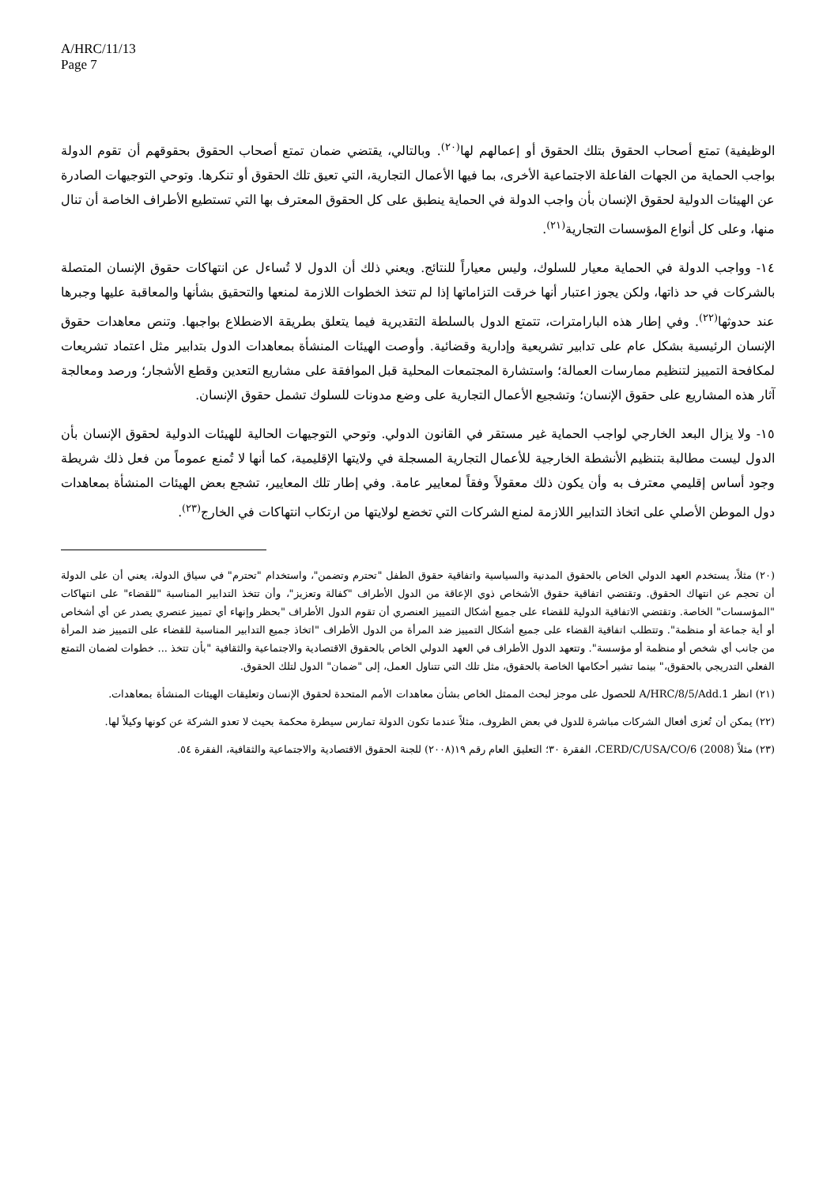A/HRC/11/13
Page 7
الوظيفية) تمتع أصحاب الحقوق بتلك الحقوق أو إعمالهم لها<sup>(٢٠)</sup>. وبالتالي، يقتضي ضمان تمتع أصحاب الحقوق بحقوقهم أن تقوم الدولة بواجب الحماية من الجهات الفاعلة الاجتماعية الأخرى، بما فيها الأعمال التجارية، التي تعيق تلك الحقوق أو تنكرها. وتوحي التوجيهات الصادرة عن الهيئات الدولية لحقوق الإنسان بأن واجب الدولة في الحماية ينطبق على كل الحقوق المعترف بها التي تستطيع الأطراف الخاصة أن تنال منها، وعلى كل أنواع المؤسسات التجارية<sup>(٢١)</sup>.
١٤- وواجب الدولة في الحماية معيار للسلوك، وليس معياراً للنتائج. ويعني ذلك أن الدول لا تُساءل عن انتهاكات حقوق الإنسان المتصلة بالشركات في حد ذاتها، ولكن يجوز اعتبار أنها خرقت التزاماتها إذا لم تتخذ الخطوات اللازمة لمنعها والتحقيق بشأنها والمعاقبة عليها وجبرها عند حدوثها<sup>(٢٢)</sup>. وفي إطار هذه البارامترات، تتمتع الدول بالسلطة التقديرية فيما يتعلق بطريقة الاضطلاع بواجبها. وتنص معاهدات حقوق الإنسان الرئيسية بشكل عام على تدابير تشريعية وإدارية وقضائية. وأوصت الهيئات المنشأة بمعاهدات الدول بتدابير مثل اعتماد تشريعات لمكافحة التمييز لتنظيم ممارسات العمالة؛ واستشارة المجتمعات المحلية قبل الموافقة على مشاريع التعدين وقطع الأشجار؛ ورصد ومعالجة آثار هذه المشاريع على حقوق الإنسان؛ وتشجيع الأعمال التجارية على وضع مدونات للسلوك تشمل حقوق الإنسان.
١٥- ولا يزال البعد الخارجي لواجب الحماية غير مستقر في القانون الدولي. وتوحي التوجيهات الحالية للهيئات الدولية لحقوق الإنسان بأن الدول ليست مطالبة بتنظيم الأنشطة الخارجية للأعمال التجارية المسجلة في ولايتها الإقليمية، كما أنها لا تُمنع عموماً من فعل ذلك شريطة وجود أساس إقليمي معترف به وأن يكون ذلك معقولاً وفقاً لمعايير عامة. وفي إطار تلك المعايير، تشجع بعض الهيئات المنشأة بمعاهدات دول الموطن الأصلي على اتخاذ التدابير اللازمة لمنع الشركات التي تخضع لولايتها من ارتكاب انتهاكات في الخارج<sup>(٢٣)</sup>.
(٢٠) مثلاً، يستخدم العهد الدولي الخاص بالحقوق المدنية والسياسية واتفاقية حقوق الطفل "تحترم وتضمن"، واستخدام "تحترم" في سياق الدولة، يعني أن على الدولة أن تحجم عن انتهاك الحقوق. وتقتضي اتفاقية حقوق الأشخاص ذوي الإعاقة من الدول الأطراف "كفالة وتعزيز"، وأن تتخذ التدابير المناسبة "للقضاء" على انتهاكات "المؤسسات" الخاصة. وتقتضي الاتفاقية الدولية للقضاء على جميع أشكال التمييز العنصري أن تقوم الدول الأطراف "بحظر وإنهاء أي تمييز عنصري يصدر عن أي أشخاص أو أية جماعة أو منظمة". وتتطلب اتفاقية القضاء على جميع أشكال التمييز ضد المرأة من الدول الأطراف "اتخاذ جميع التدابير المناسبة للقضاء على التمييز ضد المرأة من جانب أي شخص أو منظمة أو مؤسسة". وتتعهد الدول الأطراف في العهد الدولي الخاص بالحقوق الاقتصادية والاجتماعية والثقافية "بأن تتخذ ... خطوات لضمان التمتع الفعلي التدريجي بالحقوق،" بينما تشير أحكامها الخاصة بالحقوق، مثل تلك التي تتناول العمل، إلى "ضمان" الدول لتلك الحقوق.
(٢١) انظر A/HRC/8/5/Add.1 للحصول على موجز لبحث الممثل الخاص بشأن معاهدات الأمم المتحدة لحقوق الإنسان وتعليقات الهيئات المنشأة بمعاهدات.
(٢٢) يمكن أن تُعزى أفعال الشركات مباشرة للدول في بعض الظروف، مثلاً عندما تكون الدولة تمارس سيطرة محكمة بحيث لا تعدو الشركة عن كونها وكيلاً لها.
(٢٣) مثلاً CERD/C/USA/CO/6 (2008)، الفقرة ٣٠؛ التعليق العام رقم ١٩(٢٠٠٨) للجنة الحقوق الاقتصادية والاجتماعية والثقافية، الفقرة ٥٤.